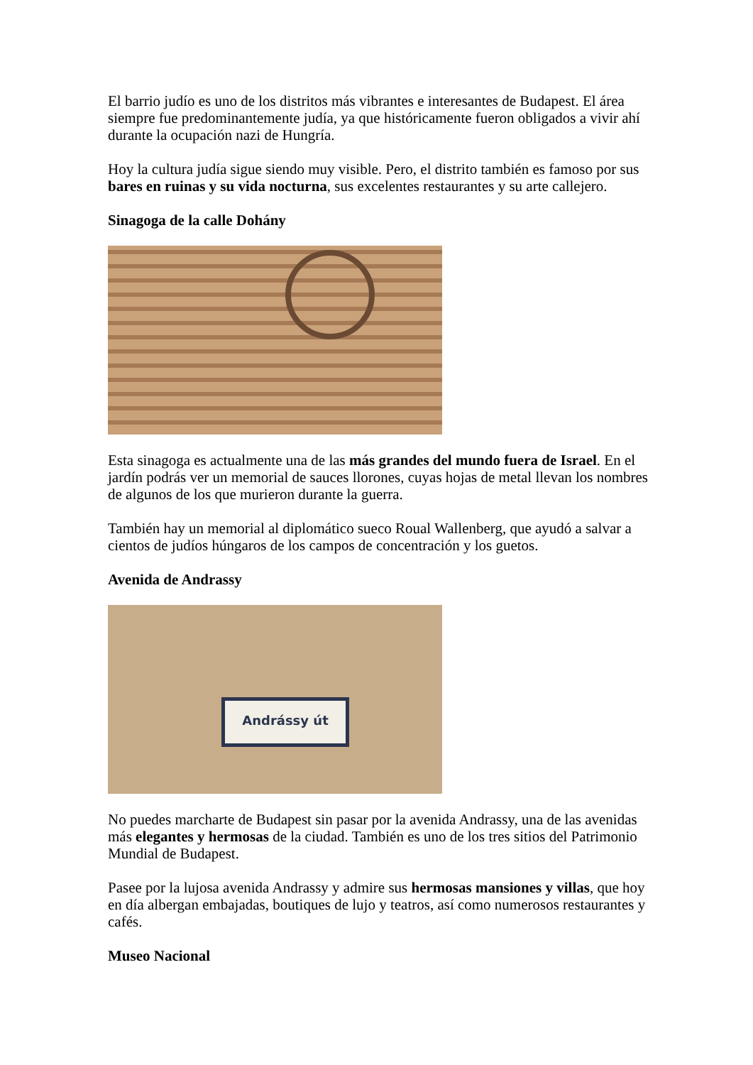El barrio judío es uno de los distritos más vibrantes e interesantes de Budapest. El área siempre fue predominantemente judía, ya que históricamente fueron obligados a vivir ahí durante la ocupación nazi de Hungría.
Hoy la cultura judía sigue siendo muy visible. Pero, el distrito también es famoso por sus bares en ruinas y su vida nocturna, sus excelentes restaurantes y su arte callejero.
Sinagoga de la calle Dohány
Esta sinagoga es actualmente una de las más grandes del mundo fuera de Israel. En el jardín podrás ver un memorial de sauces llorones, cuyas hojas de metal llevan los nombres de algunos de los que murieron durante la guerra.
También hay un memorial al diplomático sueco Roual Wallenberg, que ayudó a salvar a cientos de judíos húngaros de los campos de concentración y los guetos.
Avenida de Andrassy
Andrássy út
No puedes marcharte de Budapest sin pasar por la avenida Andrassy, una de las avenidas más elegantes y hermosas de la ciudad. También es uno de los tres sitios del Patrimonio Mundial de Budapest.
Pasee por la lujosa avenida Andrassy y admire sus hermosas mansiones y villas, que hoy en día albergan embajadas, boutiques de lujo y teatros, así como numerosos restaurantes y cafés.
Museo Nacional